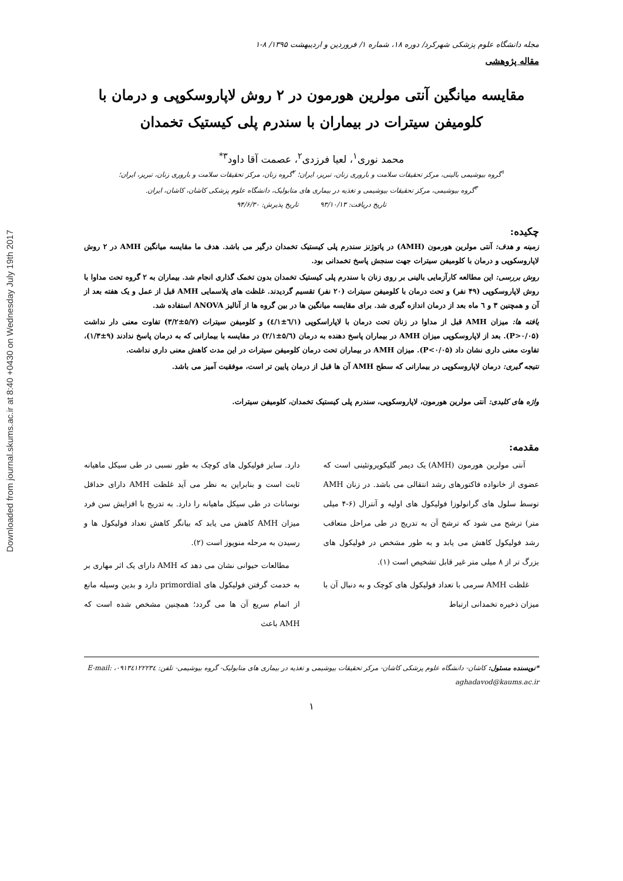Downloaded from journal.skums.ac.ir at 8:40 +0430 on Wednesday July 19th 2017
مجله دانشگاه علوم پزشکی شهرکرد/ دوره ۱۸، شماره ۱/ فروردین و اردیبهشت ۱۳۹۵/ ۸-۱
مقاله پژوهشی
مقایسه میانگین آنتی مولرین هورمون در ۲ روش لاپاروسکوپی و درمان با کلومیفن سیترات در بیماران با سندرم پلی کیستیک تخمدان
محمد نوری<sup>۱</sup>، لعیا فرزدی<sup>۲</sup>، عصمت آقا داود<sup>۳*</sup>
<sup>۱</sup> گروه بیوشیمی بالینی، مرکز تحقیقات سلامت و باروری زنان، تبریز، ایران؛ <sup>۲</sup>گروه زنان، مرکز تحقیقات سلامت و باروری زنان، تبریز، ایران؛
<sup>۳</sup> گروه بیوشیمی، مرکز تحقیقات بیوشیمی و تغذیه در بیماری های متابولیک، دانشگاه علوم پزشکی کاشان، کاشان، ایران.
تاریخ دریافت: ۹۳/۱۰/۱۳ تاریخ پذیرش: ۹۴/۶/۳۰
چکیده:
زمینه و هدف: آنتی مولرین هورمون (AMH) در پاتوژنز سندرم پلی کیستیک تخمدان درگیر می باشد. هدف ما مقایسه میانگین AMH در ۲ روش لاپاروسکوپی و درمان با کلومیفن سیترات جهت سنجش پاسخ تخمدانی بود.
روش بررسی: این مطالعه کارآزمایی بالینی بر روی زنان با سندرم پلی کیستیک تخمدان بدون تخمک گذاری انجام شد. بیماران به ۲ گروه تحت مداوا با روش لاپاروسکوپی (۴۹ نفر) و تحت درمان با کلومیفن سیترات (۲۰ نفر) تقسیم گردیدند. غلظت های پلاسمایی AMH قبل از عمل و یک هفته بعد از آن و همچنین ۳ و ٦ ماه بعد از درمان اندازه گیری شد. برای مقایسه میانگین ها در بین گروه ها از آنالیز ANOVA استفاده شد.
یافته ها: میزان AMH قبل از مداوا در زنان تحت درمان با لاپاراسکوپی (٦/۱±٤/۱) و کلومیفن سیترات (۵/۷±۳/۲) تفاوت معنی دار نداشت (P>۰/۰۵). بعد از لاپاروسکوپی میزان AMH در بیماران پاسخ دهنده به درمان (۵/٦±۲/۱) در مقایسه با بیمارانی که به درمان پاسخ ندادند (۹±۱/۳)، تفاوت معنی داری نشان داد (P<۰/۰۵). میزان AMH در بیماران تحت درمان کلومیفن سیترات در این مدت کاهش معنی داری نداشت.
نتیجه گیری: درمان لاپاروسکوپی در بیمارانی که سطح AMH آن ها قبل از درمان پایین تر است، موفقیت آمیز می باشد.
واژه های کلیدی: آنتی مولرین هورمون، لاپاروسکوپی، سندرم پلی کیستیک تخمدان، کلومیفن سیترات.
مقدمه:
آنتی مولرین هورمون (AMH) یک دیمر گلیکوپروتئینی است که عضوی از خانواده فاکتورهای رشد انتقالی می باشد. در زنان AMH توسط سلول های گرانولوزا فولیکول های اولیه و آنترال (۶-۴ میلی متر) ترشح می شود که ترشح آن به تدریج در طی مراحل متعاقب رشد فولیکول کاهش می یابد و به طور مشخص در فولیکول های بزرگ تر از ۸ میلی متر غیر قابل تشخیص است (۱).
غلظت AMH سرمی با تعداد فولیکول های کوچک و به دنبال آن با میزان ذخیره تخمدانی ارتباط
دارد. سایز فولیکول های کوچک به طور نسبی در طی سیکل ماهیانه ثابت است و بنابراین به نظر می آید غلظت AMH دارای حداقل نوسانات در طی سیکل ماهیانه را دارد. به تدریج با افزایش سن فرد میزان AMH کاهش می یابد که بیانگر کاهش تعداد فولیکول ها و رسیدن به مرحله منوپوز است (۲).
مطالعات حیوانی نشان می دهد که AMH دارای یک اثر مهاری بر به خدمت گرفتن فولیکول های primordial دارد و بدین وسیله مانع از اتمام سریع آن ها می گردد؛ همچنین مشخص شده است که AMH باعث
*نویسنده مسئول: کاشان- دانشگاه علوم پزشکی کاشان- مرکز تحقیقات بیوشیمی و تغذیه در بیماری های متابولیک- گروه بیوشیمی- تلفن: ۰۹۱۳٤۱۲۲۲۳٤، E-mail: aghadavod@kaums.ac.ir
۱